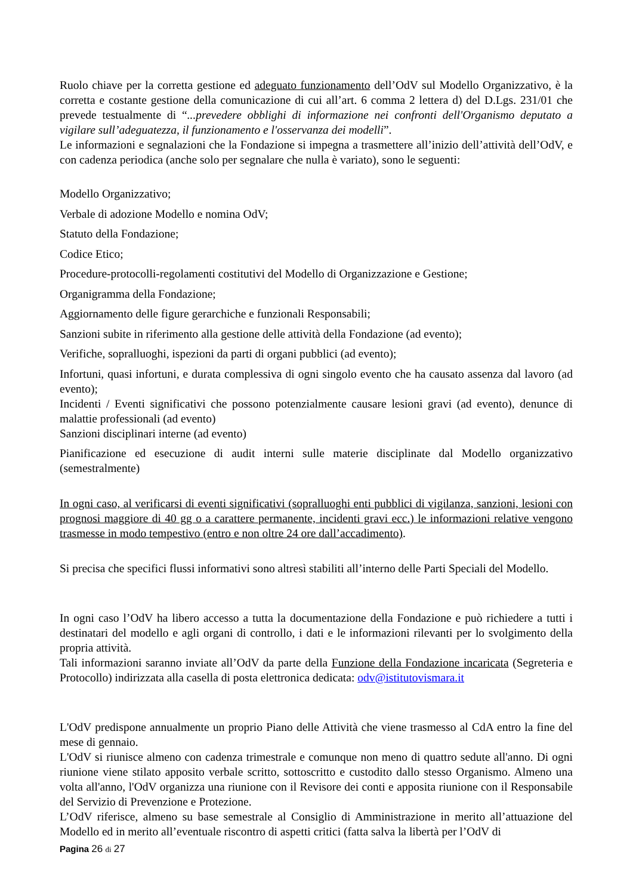Ruolo chiave per la corretta gestione ed adeguato funzionamento dell’OdV sul Modello Organizzativo, è la corretta e costante gestione della comunicazione di cui all’art. 6 comma 2 lettera d) del D.Lgs. 231/01 che prevede testualmente di “...prevedere obblighi di informazione nei confronti dell'Organismo deputato a vigilare sull’adeguatezza, il funzionamento e l'osservanza dei modelli”.
Le informazioni e segnalazioni che la Fondazione si impegna a trasmettere all’inizio dell’attività dell’OdV, e con cadenza periodica (anche solo per segnalare che nulla è variato), sono le seguenti:
Modello Organizzativo;
Verbale di adozione Modello e nomina OdV;
Statuto della Fondazione;
Codice Etico;
Procedure-protocolli-regolamenti costitutivi del Modello di Organizzazione e Gestione;
Organigramma della Fondazione;
Aggiornamento delle figure gerarchiche e funzionali Responsabili;
Sanzioni subite in riferimento alla gestione delle attività della Fondazione (ad evento);
Verifiche, sopralluoghi, ispezioni da parti di organi pubblici (ad evento);
Infortuni, quasi infortuni, e durata complessiva di ogni singolo evento che ha causato assenza dal lavoro (ad evento);
Incidenti / Eventi significativi che possono potenzialmente causare lesioni gravi (ad evento), denunce di malattie professionali (ad evento)
Sanzioni disciplinari interne (ad evento)
Pianificazione ed esecuzione di audit interni sulle materie disciplinate dal Modello organizzativo (semestralmente)
In ogni caso, al verificarsi di eventi significativi (sopralluoghi enti pubblici di vigilanza, sanzioni, lesioni con prognosi maggiore di 40 gg o a carattere permanente, incidenti gravi ecc.) le informazioni relative vengono trasmesse in modo tempestivo (entro e non oltre 24 ore dall’accadimento).
Si precisa che specifici flussi informativi sono altresì stabiliti all’interno delle Parti Speciali del Modello.
In ogni caso l’OdV ha libero accesso a tutta la documentazione della Fondazione e può richiedere a tutti i destinatari del modello e agli organi di controllo, i dati e le informazioni rilevanti per lo svolgimento della propria attività.
Tali informazioni saranno inviate all’OdV da parte della Funzione della Fondazione incaricata (Segreteria e Protocollo) indirizzata alla casella di posta elettronica dedicata: odv@istitutovismara.it
L'OdV predispone annualmente un proprio Piano delle Attività che viene trasmesso al CdA entro la fine del mese di gennaio.
L'OdV si riunisce almeno con cadenza trimestrale e comunque non meno di quattro sedute all'anno. Di ogni riunione viene stilato apposito verbale scritto, sottoscritto e custodito dallo stesso Organismo. Almeno una volta all'anno, l'OdV organizza una riunione con il Revisore dei conti e apposita riunione con il Responsabile del Servizio di Prevenzione e Protezione.
L’OdV riferisce, almeno su base semestrale al Consiglio di Amministrazione in merito all’attuazione del Modello ed in merito all’eventuale riscontro di aspetti critici (fatta salva la libertà per l’OdV di
Pagina 26 di 27